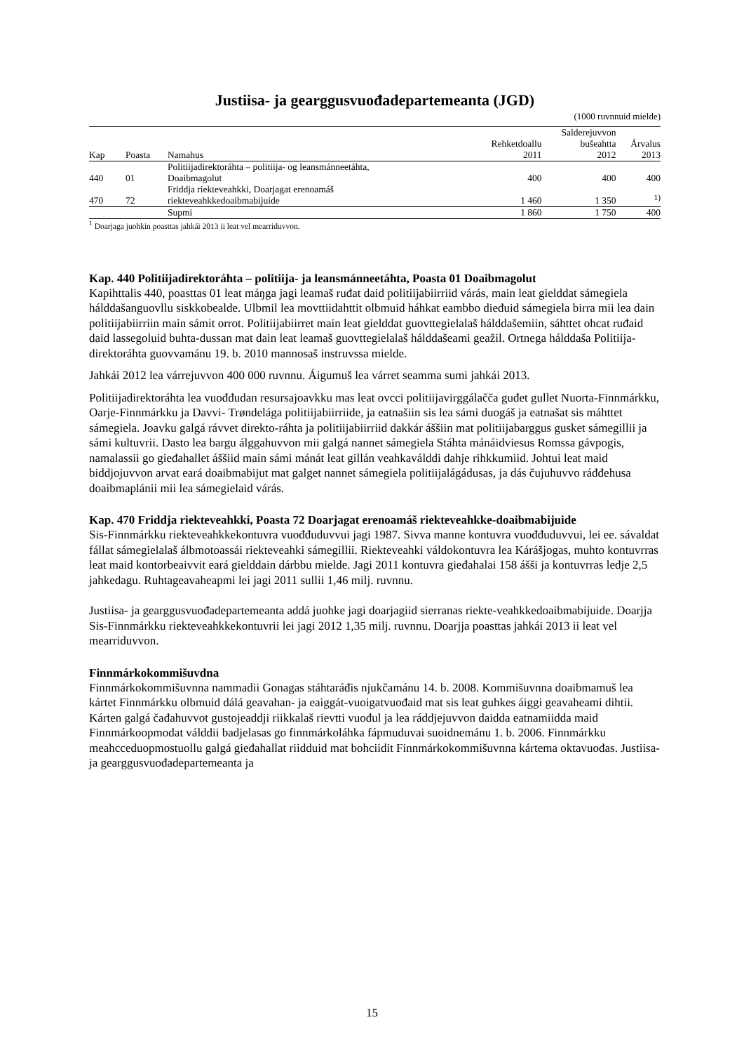Justiisa- ja gearggusvuođadepartemeanta (JGD)
(1000 ruvnnuid mielde)
| | | | | Salderejuvvon | |
| --- | --- | --- | --- | --- | --- |
| | | | Rehketdoallu | bušeahtta | Árvalus |
| Kap | Poasta | Namahus | 2011 | 2012 | 2013 |
| 440 | 01 | Politiijadirektoráhta – politiija- og leansmánneetáhta, Doaibmagolut | 400 | 400 | 400 |
| 470 | 72 | Friddja riekteveahkki, Doarjagat erenoamáš riekteveahkkedoaibmabijuide | 1 460 | 1 350 | <sup>1)</sup> |
| | | Supmi | 1 860 | 1 750 | 400 |
<sup>1</sup> Doarjaga juohkin poasttas jahkái 2013 ii leat vel mearriduvvon.
Kap. 440 Politiijadirektoráhta – politiija- ja leansmánneetáhta, Poasta 01 Doaibmagolut
Kapihttalis 440, poasttas 01 leat máŋga jagi leamaš ruđat daid politiijabiirriid várás, main leat gielddat sámegiela hálddašanguovllu siskkobealde. Ulbmil lea movttiidahttit olbmuid háhkat eambbo dieđuid sámegiela birra mii lea dain politiijabiirriin main sámit orrot. Politiijabiirret main leat gielddat guovttegielalaš hálddašemiin, sáhttet ohcat ruđaid daid lassegoluid buhta-dussan mat dain leat leamaš guovttegielalaš hálddašeami geažil. Ortnega hálddaša Politiija-direktoráhta guovvamánu 19. b. 2010 mannosaš instruvssa mielde.
Jahkái 2012 lea várrejuvvon 400 000 ruvnnu. Áigumuš lea várret seamma sumi jahkái 2013.
Politiijadirektoráhta lea vuođđudan resursajoavkku mas leat ovcci politiijavirggálačča guđet gullet Nuorta-Finnmárkku, Oarje-Finnmárkku ja Davvi- Trøndelága politiijabiirriide, ja eatnašiin sis lea sámi duogáš ja eatnašat sis máhttet sámegiela. Joavku galgá rávvet direkto-ráhta ja politiijabiirriid dakkár áššiin mat politiijabarggus gusket sámegillii ja sámi kultuvrii. Dasto lea bargu álggahuvvon mii galgá nannet sámegiela Stáhta mánáidviesus Romssa gávpogis, namalassii go gieđahallet áššiid main sámi mánát leat gillán veahkaválddi dahje rihkkumiid. Johtui leat maid biddjojuvvon arvat eará doaibmabijut mat galget nannet sámegiela politiijalágádusas, ja dás čujuhuvvo ráđđehusa doaibmaplánii mii lea sámegielaid várás.
Kap. 470 Friddja riekteveahkki, Poasta 72 Doarjagat erenoamáš riekteveahkke-doaibmabijuide
Sis-Finnmárkku riekteveahkkekontuvra vuođđuduvvui jagi 1987. Sivva manne kontuvra vuođđuduvvui, lei ee. sávaldat fállat sámegielalaš álbmotoassái riekteveahki sámegillii. Riekteveahki váldokontuvra lea Kárášjogas, muhto kontuvrras leat maid kontorbeaivvit eará gielddain dárbbu mielde. Jagi 2011 kontuvra gieđahalai 158 ášši ja kontuvrras ledje 2,5 jahkedagu. Ruhtageavaheapmi lei jagi 2011 sullii 1,46 milj. ruvnnu.
Justiisa- ja gearggusvuođadepartemeanta addá juohke jagi doarjagiid sierranas riekte-veahkkedoaibmabijuide. Doarjja Sis-Finnmárkku riekteveahkkekontuvrii lei jagi 2012 1,35 milj. ruvnnu. Doarjja poasttas jahkái 2013 ii leat vel mearriduvvon.
Finnmárkokommišuvdna
Finnmárkokommišuvnna nammadii Gonagas stáhtaráđis njukčamánu 14. b. 2008. Kommišuvnna doaibmamuš lea kártet Finnmárkku olbmuid dálá geavahan- ja eaiggát-vuoigatvuođaid mat sis leat guhkes áiggi geavaheami dihtii. Kárten galgá čađahuvvot gustojeaddji riikkalaš rievtti vuođul ja lea ráddjejuvvon daidda eatnamiidda maid Finnmárkoopmodat válddii badjelasas go finnmárkoláhka fápmuduvai suoidnemánu 1. b. 2006. Finnmárkku meahcceduopmostuollu galgá gieđahallat riidduid mat bohciidit Finnmárkokommišuvnna kártema oktavuođas. Justiisa- ja gearggusvuođadepartemeanta ja
15